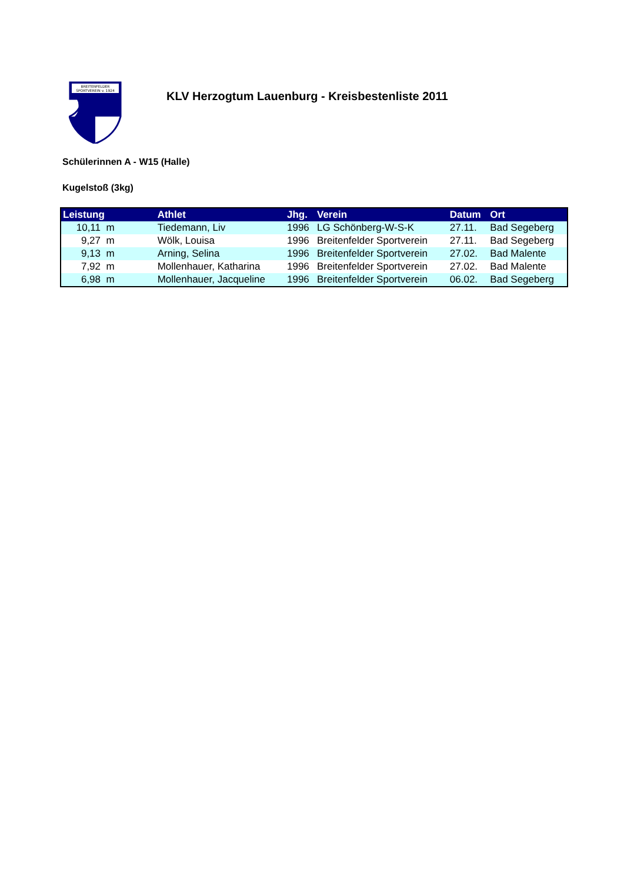BREITENFELDER
SPORTVEREIN v. 1924
KLV Herzogtum Lauenburg - Kreisbestenliste 2011
Schülerinnen A - W15 (Halle)
Kugelstoß (3kg)
| Leistung | Athlet | Jhg. | Verein | Datum | Ort |
| --- | --- | --- | --- | --- | --- |
| 10,11 m | Tiedemann, Liv | 1996 | LG Schönberg-W-S-K | 27.11. | Bad Segeberg |
| 9,27 m | Wölk, Louisa | 1996 | Breitenfelder Sportverein | 27.11. | Bad Segeberg |
| 9,13 m | Arning, Selina | 1996 | Breitenfelder Sportverein | 27.02. | Bad Malente |
| 7,92 m | Mollenhauer, Katharina | 1996 | Breitenfelder Sportverein | 27.02. | Bad Malente |
| 6,98 m | Mollenhauer, Jacqueline | 1996 | Breitenfelder Sportverein | 06.02. | Bad Segeberg |